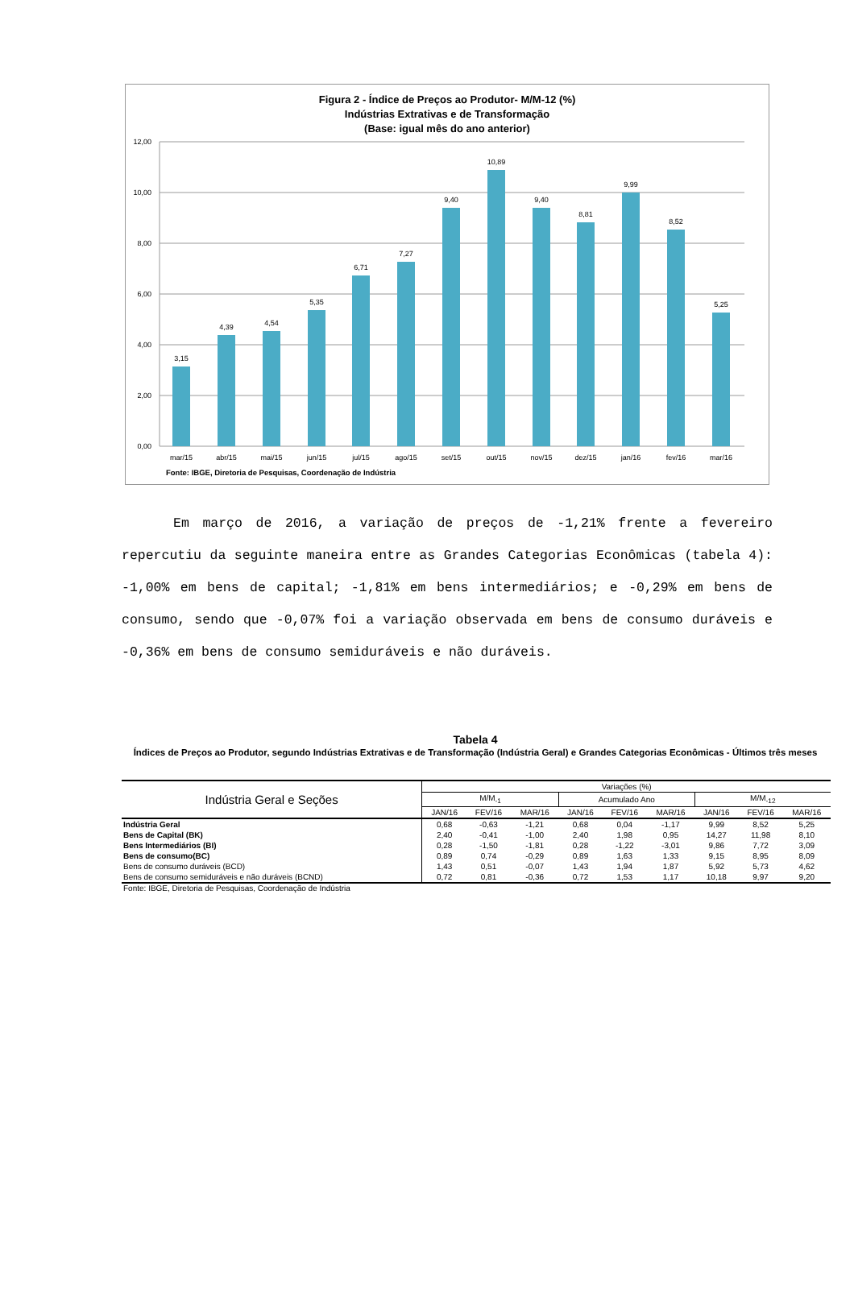Figura 2 - Índice de Preços ao Produtor- M/M-12 (%)
Indústrias Extrativas e de Transformação
(Base: igual mês do ano anterior)
12,00
10,00
8,00
6,00
4,00
2,00
0,00
3,15
4,39
4,54
5,35
6,71
7,27
9,40
10,89
9,40
8,81
9,99
8,52
5,25
mar/15
abr/15
mai/15
jun/15
jul/15
ago/15
set/15
out/15
nov/15
dez/15
jan/16
fev/16
mar/16
Fonte: IBGE, Diretoria de Pesquisas, Coordenação de Indústria
Em março de 2016, a variação de preços de -1,21% frente a fevereiro repercutiu da seguinte maneira entre as Grandes Categorias Econômicas (tabela 4): -1,00% em bens de capital; -1,81% em bens intermediários; e -0,29% em bens de consumo, sendo que -0,07% foi a variação observada em bens de consumo duráveis e -0,36% em bens de consumo semiduráveis e não duráveis.
Tabela 4
Índices de Preços ao Produtor, segundo Indústrias Extrativas e de Transformação (Indústria Geral) e Grandes Categorias Econômicas - Últimos três meses
| Indústria Geral e Seções | Variações (%) | | | | | | | | |
| --- | --- | --- | --- | --- | --- | --- | --- | --- | --- |
| | M/M<sub>-1</sub> | | | Acumulado Ano | | | M/M<sub>-12</sub> | | |
| | JAN/16 | FEV/16 | MAR/16 | JAN/16 | FEV/16 | MAR/16 | JAN/16 | FEV/16 | MAR/16 |
| Indústria Geral | 0,68 | -0,63 | -1,21 | 0,68 | 0,04 | -1,17 | 9,99 | 8,52 | 5,25 |
| Bens de Capital (BK) | 2,40 | -0,41 | -1,00 | 2,40 | 1,98 | 0,95 | 14,27 | 11,98 | 8,10 |
| Bens Intermediários (BI) | 0,28 | -1,50 | -1,81 | 0,28 | -1,22 | -3,01 | 9,86 | 7,72 | 3,09 |
| Bens de consumo(BC) | 0,89 | 0,74 | -0,29 | 0,89 | 1,63 | 1,33 | 9,15 | 8,95 | 8,09 |
| Bens de consumo duráveis (BCD) | 1,43 | 0,51 | -0,07 | 1,43 | 1,94 | 1,87 | 5,92 | 5,73 | 4,62 |
| Bens de consumo semiduráveis e não duráveis (BCND) | 0,72 | 0,81 | -0,36 | 0,72 | 1,53 | 1,17 | 10,18 | 9,97 | 9,20 |
Fonte: IBGE, Diretoria de Pesquisas, Coordenação de Indústria